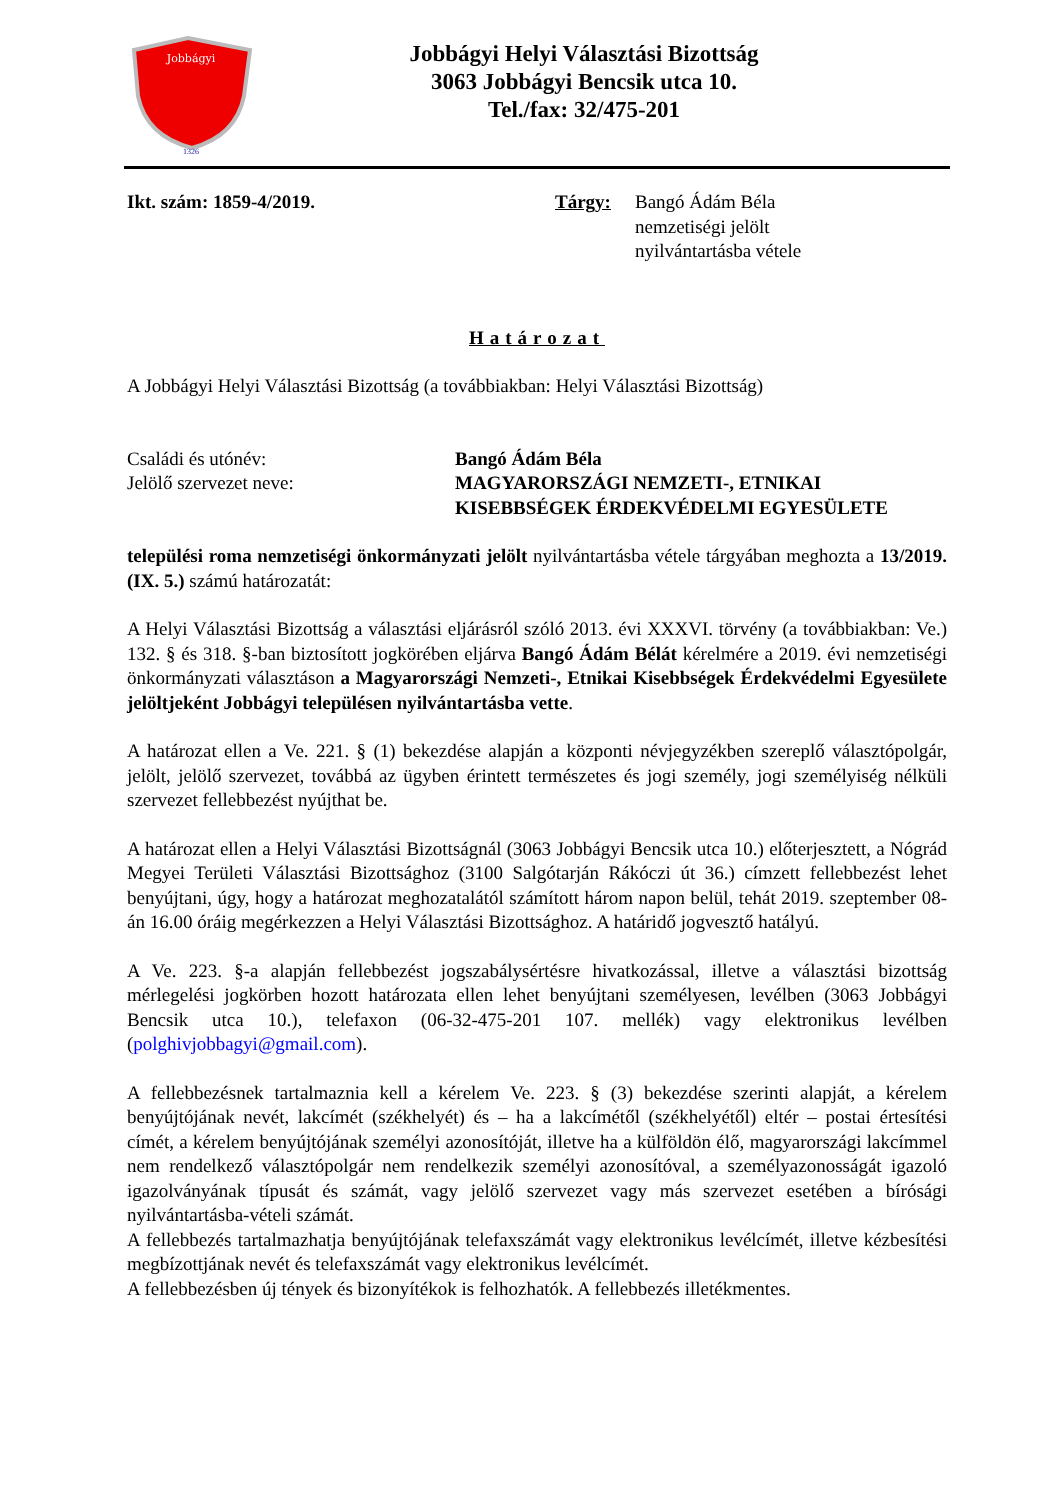Jobbágyi
1326
Jobbágyi Helyi Választási Bizottság
3063 Jobbágyi Bencsik utca 10.
Tel./fax: 32/475-201
Ikt. szám: 1859-4/2019. Tárgy: Bangó Ádám Béla
nemzetiségi jelölt
nyilvántartásba vétele
Határozat
A Jobbágyi Helyi Választási Bizottság (a továbbiakban: Helyi Választási Bizottság)
Családi és utónév:
Jelölő szervezet neve:
Bangó Ádám Béla
MAGYARORSZÁGI NEMZETI-, ETNIKAI
KISEBBSÉGEK ÉRDEKVÉDELMI EGYESÜLETE
települési roma nemzetiségi önkormányzati jelölt nyilvántartásba vétele tárgyában meghozta a 13/2019. (IX. 5.) számú határozatát:
A Helyi Választási Bizottság a választási eljárásról szóló 2013. évi XXXVI. törvény (a továbbiakban: Ve.) 132. § és 318. §-ban biztosított jogkörében eljárva Bangó Ádám Bélát kérelmére a 2019. évi nemzetiségi önkormányzati választáson a Magyarországi Nemzeti-, Etnikai Kisebbségek Érdekvédelmi Egyesülete jelöltjeként Jobbágyi településen nyilvántartásba vette.
A határozat ellen a Ve. 221. § (1) bekezdése alapján a központi névjegyzékben szereplő választópolgár, jelölt, jelölő szervezet, továbbá az ügyben érintett természetes és jogi személy, jogi személyiség nélküli szervezet fellebbezést nyújthat be.
A határozat ellen a Helyi Választási Bizottságnál (3063 Jobbágyi Bencsik utca 10.) előterjesztett, a Nógrád Megyei Területi Választási Bizottsághoz (3100 Salgótarján Rákóczi út 36.) címzett fellebbezést lehet benyújtani, úgy, hogy a határozat meghozatalától számított három napon belül, tehát 2019. szeptember 08-án 16.00 óráig megérkezzen a Helyi Választási Bizottsághoz. A határidő jogvesztő hatályú.
A Ve. 223. §-a alapján fellebbezést jogszabálysértésre hivatkozással, illetve a választási bizottság mérlegelési jogkörben hozott határozata ellen lehet benyújtani személyesen, levélben (3063 Jobbágyi Bencsik utca 10.), telefaxon (06-32-475-201 107. mellék) vagy elektronikus levélben (polghivjobbagyi@gmail.com).
A fellebbezésnek tartalmaznia kell a kérelem Ve. 223. § (3) bekezdése szerinti alapját, a kérelem benyújtójának nevét, lakcímét (székhelyét) és – ha a lakcímétől (székhelyétől) eltér – postai értesítési címét, a kérelem benyújtójának személyi azonosítóját, illetve ha a külföldön élő, magyarországi lakcímmel nem rendelkező választópolgár nem rendelkezik személyi azonosítóval, a személyazonosságát igazoló igazolványának típusát és számát, vagy jelölő szervezet vagy más szervezet esetében a bírósági nyilvántartásba-vételi számát.
A fellebbezés tartalmazhatja benyújtójának telefaxszámát vagy elektronikus levélcímét, illetve kézbesítési megbízottjának nevét és telefaxszámát vagy elektronikus levélcímét.
A fellebbezésben új tények és bizonyítékok is felhozhatók. A fellebbezés illetékmentes.